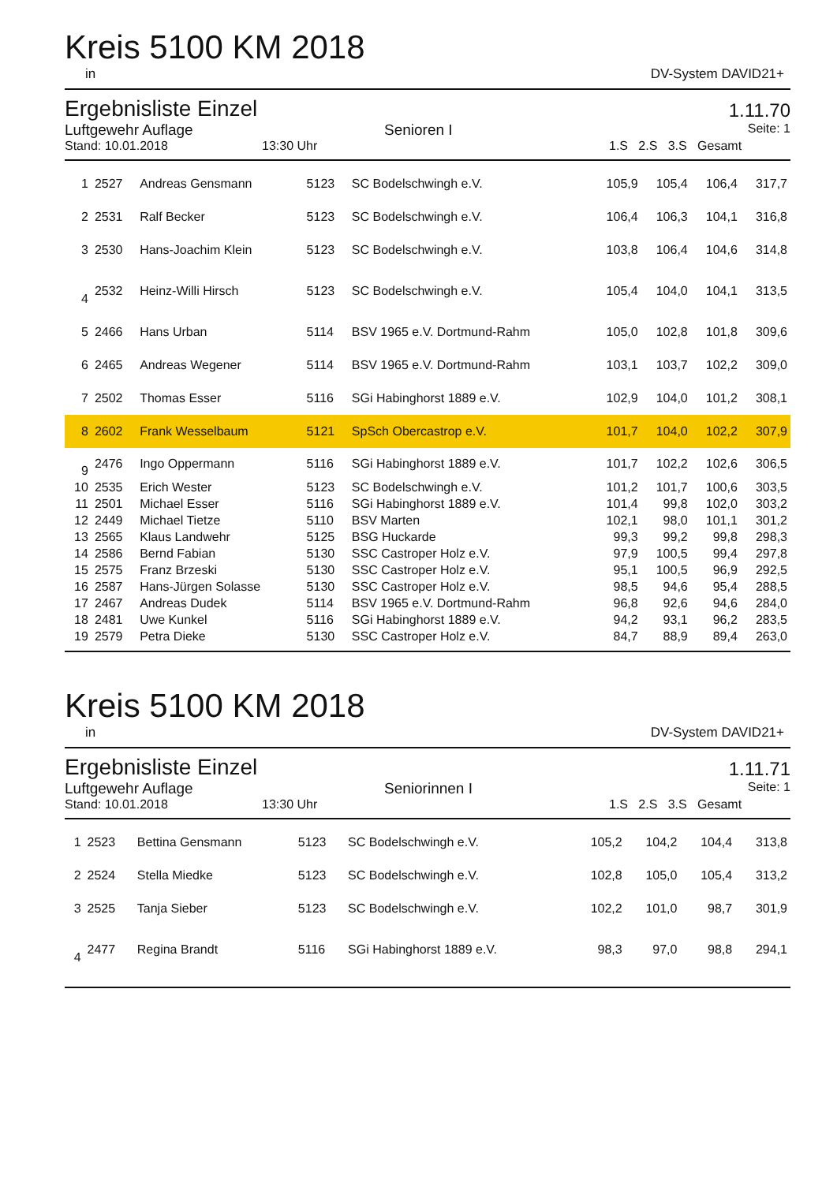Kreis 5100 KM 2018
in DV-System DAVID21+
Ergebnisliste Einzel
1.11.70
Luftgewehr Auflage Senioren I Seite: 1
Stand: 10.01.2018 13:30 Uhr 1.S 2.S 3.S Gesamt
| 1 | 2527 | Andreas Gensmann | 5123 | SC Bodelschwingh e.V. | 105,9 | 105,4 | 106,4 | 317,7 |
| 2 | 2531 | Ralf Becker | 5123 | SC Bodelschwingh e.V. | 106,4 | 106,3 | 104,1 | 316,8 |
| 3 | 2530 | Hans-Joachim Klein | 5123 | SC Bodelschwingh e.V. | 103,8 | 106,4 | 104,6 | 314,8 |
| 4 | 2532 | Heinz-Willi Hirsch | 5123 | SC Bodelschwingh e.V. | 105,4 | 104,0 | 104,1 | 313,5 |
| 5 | 2466 | Hans Urban | 5114 | BSV 1965 e.V. Dortmund-Rahm | 105,0 | 102,8 | 101,8 | 309,6 |
| 6 | 2465 | Andreas Wegener | 5114 | BSV 1965 e.V. Dortmund-Rahm | 103,1 | 103,7 | 102,2 | 309,0 |
| 7 | 2502 | Thomas Esser | 5116 | SGi Habinghorst 1889 e.V. | 102,9 | 104,0 | 101,2 | 308,1 |
| 8 | 2602 | Frank Wesselbaum | 5121 | SpSch Obercastrop e.V. | 101,7 | 104,0 | 102,2 | 307,9 |
| 9 | 2476 | Ingo Oppermann | 5116 | SGi Habinghorst 1889 e.V. | 101,7 | 102,2 | 102,6 | 306,5 |
| 10 | 2535 | Erich Wester | 5123 | SC Bodelschwingh e.V. | 101,2 | 101,7 | 100,6 | 303,5 |
| 11 | 2501 | Michael Esser | 5116 | SGi Habinghorst 1889 e.V. | 101,4 | 99,8 | 102,0 | 303,2 |
| 12 | 2449 | Michael Tietze | 5110 | BSV Marten | 102,1 | 98,0 | 101,1 | 301,2 |
| 13 | 2565 | Klaus Landwehr | 5125 | BSG Huckarde | 99,3 | 99,2 | 99,8 | 298,3 |
| 14 | 2586 | Bernd Fabian | 5130 | SSC Castroper Holz e.V. | 97,9 | 100,5 | 99,4 | 297,8 |
| 15 | 2575 | Franz Brzeski | 5130 | SSC Castroper Holz e.V. | 95,1 | 100,5 | 96,9 | 292,5 |
| 16 | 2587 | Hans-Jürgen Solasse | 5130 | SSC Castroper Holz e.V. | 98,5 | 94,6 | 95,4 | 288,5 |
| 17 | 2467 | Andreas Dudek | 5114 | BSV 1965 e.V. Dortmund-Rahm | 96,8 | 92,6 | 94,6 | 284,0 |
| 18 | 2481 | Uwe Kunkel | 5116 | SGi Habinghorst 1889 e.V. | 94,2 | 93,1 | 96,2 | 283,5 |
| 19 | 2579 | Petra Dieke | 5130 | SSC Castroper Holz e.V. | 84,7 | 88,9 | 89,4 | 263,0 |
Kreis 5100 KM 2018
in DV-System DAVID21+
Ergebnisliste Einzel
1.11.71
Luftgewehr Auflage Seniorinnen I Seite: 1
Stand: 10.01.2018 13:30 Uhr 1.S 2.S 3.S Gesamt
| 1 | 2523 | Bettina Gensmann | 5123 | SC Bodelschwingh e.V. | 105,2 | 104,2 | 104,4 | 313,8 |
| 2 | 2524 | Stella Miedke | 5123 | SC Bodelschwingh e.V. | 102,8 | 105,0 | 105,4 | 313,2 |
| 3 | 2525 | Tanja Sieber | 5123 | SC Bodelschwingh e.V. | 102,2 | 101,0 | 98,7 | 301,9 |
| 4 | 2477 | Regina Brandt | 5116 | SGi Habinghorst 1889 e.V. | 98,3 | 97,0 | 98,8 | 294,1 |